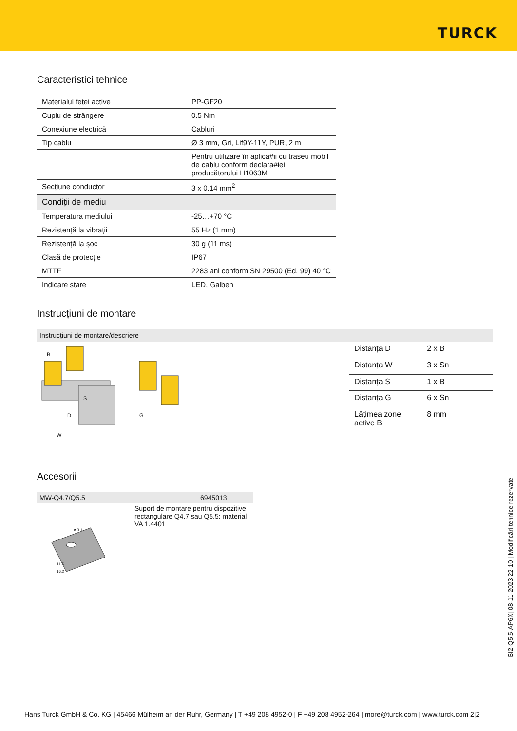TURCK
Caracteristici tehnice
| Materialul feței active | PP-GF20 |
| Cuplu de strângere | 0.5 Nm |
| Conexiune electrică | Cabluri |
| Tip cablu | Ø 3 mm, Gri, Lif9Y-11Y, PUR, 2 m |
| | Pentru utilizare în aplica#ii cu traseu mobil de cablu conform declara#iei producătorului H1063M |
| Secțiune conductor | 3 x 0.14 mm<sup>2</sup> |
| Condiții de mediu | |
| Temperatura mediului | -25…+70 °C |
| Rezistență la vibrații | 55 Hz (1 mm) |
| Rezistență la șoc | 30 g (11 ms) |
| Clasă de protecție | IP67 |
| MTTF | 2283 ani conform SN 29500 (Ed. 99) 40 °C |
| Indicare stare | LED, Galben |
Instrucțiuni de montare
Instrucțiuni de montare/descriere
B
S
D
W
G
| Distanța D | 2 x B |
| Distanța W | 3 x Sn |
| Distanța S | 1 x B |
| Distanța G | 6 x Sn |
| Lățimea zonei active B | 8 mm |
Accesorii
MW-Q4.7/Q5.5 6945013
ø 3.1
11.5
16.2
Suport de montare pentru dispozitive rectangulare Q4.7 sau Q5.5; material VA 1.4401
BI2-Q5.5-AP6X| 08-11-2023 22-10 | Modificări tehnice rezervate
Hans Turck GmbH & Co. KG | 45466 Mülheim an der Ruhr, Germany | T +49 208 4952-0 | F +49 208 4952-264 | more@turck.com | www.turck.com 2|2